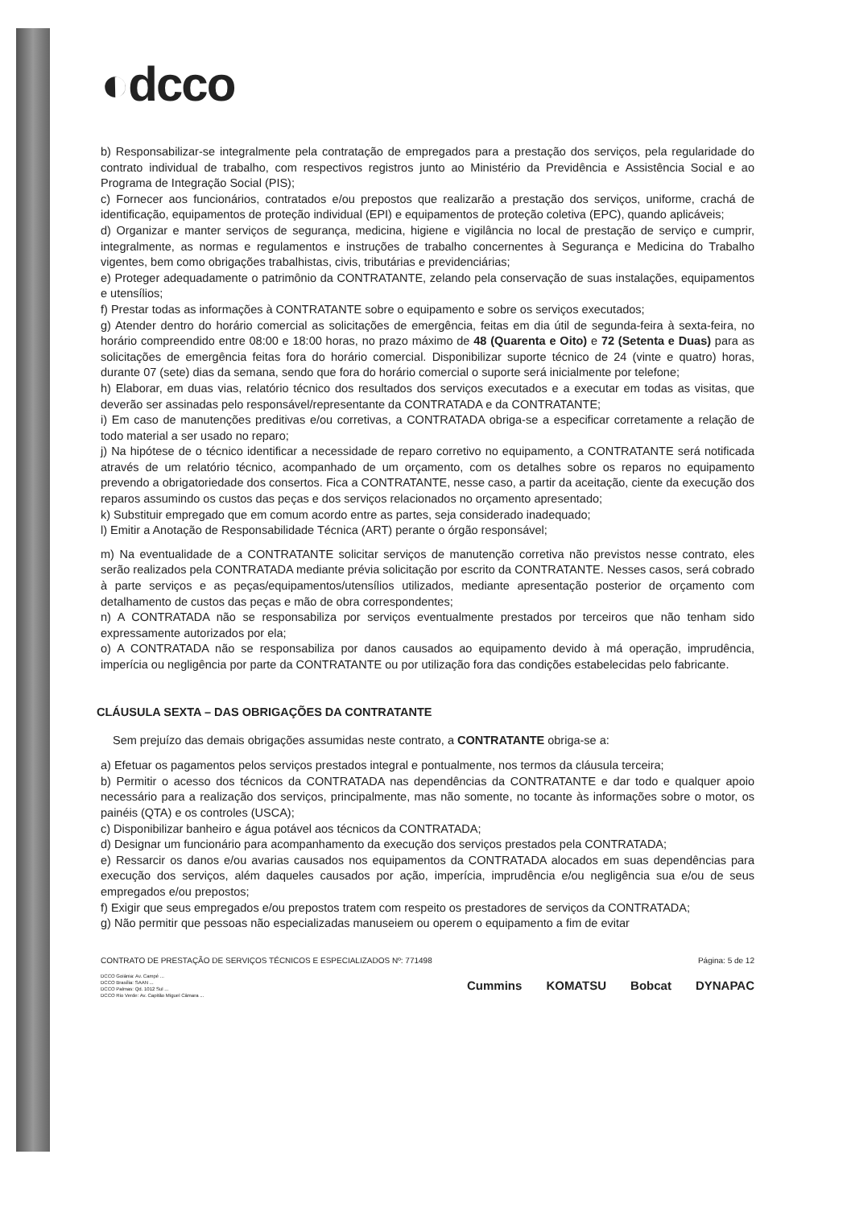◐dcco
b) Responsabilizar-se integralmente pela contratação de empregados para a prestação dos serviços, pela regularidade do contrato individual de trabalho, com respectivos registros junto ao Ministério da Previdência e Assistência Social e ao Programa de Integração Social (PIS);
c) Fornecer aos funcionários, contratados e/ou prepostos que realizarão a prestação dos serviços, uniforme, crachá de identificação, equipamentos de proteção individual (EPI) e equipamentos de proteção coletiva (EPC), quando aplicáveis;
d) Organizar e manter serviços de segurança, medicina, higiene e vigilância no local de prestação de serviço e cumprir, integralmente, as normas e regulamentos e instruções de trabalho concernentes à Segurança e Medicina do Trabalho vigentes, bem como obrigações trabalhistas, civis, tributárias e previdenciárias;
e) Proteger adequadamente o patrimônio da CONTRATANTE, zelando pela conservação de suas instalações, equipamentos e utensílios;
f) Prestar todas as informações à CONTRATANTE sobre o equipamento e sobre os serviços executados;
g) Atender dentro do horário comercial as solicitações de emergência, feitas em dia útil de segunda-feira à sexta-feira, no horário compreendido entre 08:00 e 18:00 horas, no prazo máximo de 48 (Quarenta e Oito) e 72 (Setenta e Duas) para as solicitações de emergência feitas fora do horário comercial. Disponibilizar suporte técnico de 24 (vinte e quatro) horas, durante 07 (sete) dias da semana, sendo que fora do horário comercial o suporte será inicialmente por telefone;
h) Elaborar, em duas vias, relatório técnico dos resultados dos serviços executados e a executar em todas as visitas, que deverão ser assinadas pelo responsável/representante da CONTRATADA e da CONTRATANTE;
i) Em caso de manutenções preditivas e/ou corretivas, a CONTRATADA obriga-se a especificar corretamente a relação de todo material a ser usado no reparo;
j) Na hipótese de o técnico identificar a necessidade de reparo corretivo no equipamento, a CONTRATANTE será notificada através de um relatório técnico, acompanhado de um orçamento, com os detalhes sobre os reparos no equipamento prevendo a obrigatoriedade dos consertos. Fica a CONTRATANTE, nesse caso, a partir da aceitação, ciente da execução dos reparos assumindo os custos das peças e dos serviços relacionados no orçamento apresentado;
k) Substituir empregado que em comum acordo entre as partes, seja considerado inadequado;
l) Emitir a Anotação de Responsabilidade Técnica (ART) perante o órgão responsável;
m) Na eventualidade de a CONTRATANTE solicitar serviços de manutenção corretiva não previstos nesse contrato, eles serão realizados pela CONTRATADA mediante prévia solicitação por escrito da CONTRATANTE. Nesses casos, será cobrado à parte serviços e as peças/equipamentos/utensílios utilizados, mediante apresentação posterior de orçamento com detalhamento de custos das peças e mão de obra correspondentes;
n) A CONTRATADA não se responsabiliza por serviços eventualmente prestados por terceiros que não tenham sido expressamente autorizados por ela;
o) A CONTRATADA não se responsabiliza por danos causados ao equipamento devido à má operação, imprudência, imperícia ou negligência por parte da CONTRATANTE ou por utilização fora das condições estabelecidas pelo fabricante.
CLÁUSULA SEXTA – DAS OBRIGAÇÕES DA CONTRATANTE
Sem prejuízo das demais obrigações assumidas neste contrato, a CONTRATANTE obriga-se a:
a) Efetuar os pagamentos pelos serviços prestados integral e pontualmente, nos termos da cláusula terceira;
b) Permitir o acesso dos técnicos da CONTRATADA nas dependências da CONTRATANTE e dar todo e qualquer apoio necessário para a realização dos serviços, principalmente, mas não somente, no tocante às informações sobre o motor, os painéis (QTA) e os controles (USCA);
c) Disponibilizar banheiro e água potável aos técnicos da CONTRATADA;
d) Designar um funcionário para acompanhamento da execução dos serviços prestados pela CONTRATADA;
e) Ressarcir os danos e/ou avarias causados nos equipamentos da CONTRATADA alocados em suas dependências para execução dos serviços, além daqueles causados por ação, imperícia, imprudência e/ou negligência sua e/ou de seus empregados e/ou prepostos;
f) Exigir que seus empregados e/ou prepostos tratem com respeito os prestadores de serviços da CONTRATADA;
g) Não permitir que pessoas não especializadas manuseiem ou operem o equipamento a fim de evitar
CONTRATO DE PRESTAÇÃO DE SERVIÇOS TÉCNICOS E ESPECIALIZADOS Nº: 771498 Página: 5 de 12
DCCO Goiânia: Av. Campé ...
DCCO Brasília: SAAN ...
DCCO Palmas: Qd. 1012 Sul ...
DCCO Rio Verde: Av. Capitão Miguel Câmara ...
Cummins KOMATSU Bobcat DYNAPAC